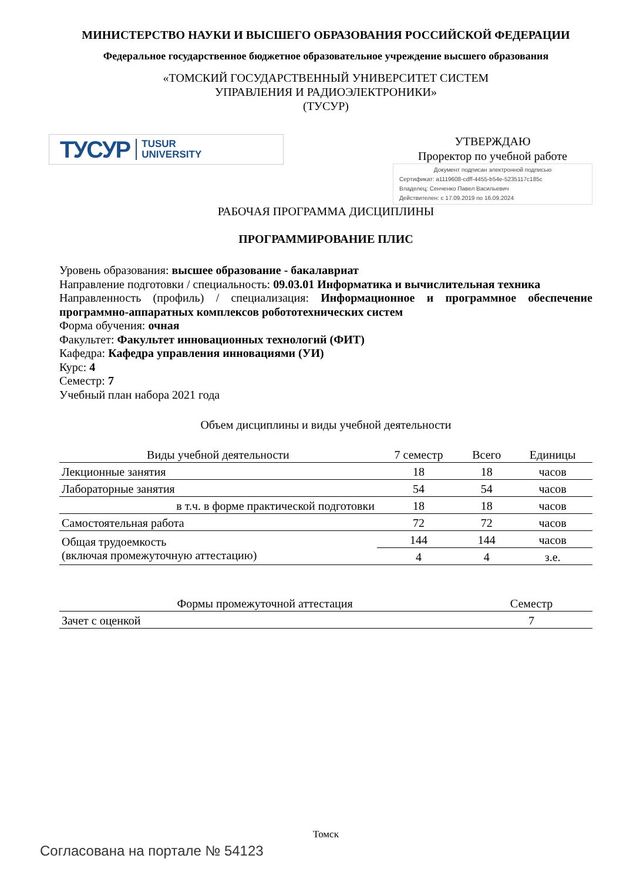МИНИСТЕРСТВО НАУКИ И ВЫСШЕГО ОБРАЗОВАНИЯ РОССИЙСКОЙ ФЕДЕРАЦИИ
Федеральное государственное бюджетное образовательное учреждение высшего образования
«ТОМСКИЙ ГОСУДАРСТВЕННЫЙ УНИВЕРСИТЕТ СИСТЕМ
УПРАВЛЕНИЯ И РАДИОЭЛЕКТРОНИКИ»
(ТУСУР)
ТУСУР TUSUR
UNIVERSITY
УТВЕРЖДАЮ
Проректор по учебной работе
Документ подписан электронной подписью
Сертификат: a1119608-cdff-4455-b54e-5235117c185c
Владелец: Сенченко Павел Васильевич
Действителен: с 17.09.2019 по 16.09.2024
РАБОЧАЯ ПРОГРАММА ДИСЦИПЛИНЫ
ПРОГРАММИРОВАНИЕ ПЛИС
Уровень образования: высшее образование - бакалавриат
Направление подготовки / специальность: 09.03.01 Информатика и вычислительная техника
Направленность (профиль) / специализация: Информационное и программное обеспечение программно-аппаратных комплексов робототехнических систем
Форма обучения: очная
Факультет: Факультет инновационных технологий (ФИТ)
Кафедра: Кафедра управления инновациями (УИ)
Курс: 4
Семестр: 7
Учебный план набора 2021 года
Объем дисциплины и виды учебной деятельности
| Виды учебной деятельности | 7 семестр | Всего | Единицы |
| --- | --- | --- | --- |
| Лекционные занятия | 18 | 18 | часов |
| Лабораторные занятия | 54 | 54 | часов |
| в т.ч. в форме практической подготовки | 18 | 18 | часов |
| Самостоятельная работа | 72 | 72 | часов |
| Общая трудоемкость (включая промежуточную аттестацию) | 144 | 144 | часов |
| | 4 | 4 | з.е. |
| Формы промежуточной аттестация | Семестр |
| --- | --- |
| Зачет с оценкой | 7 |
Томск
Согласована на портале № 54123